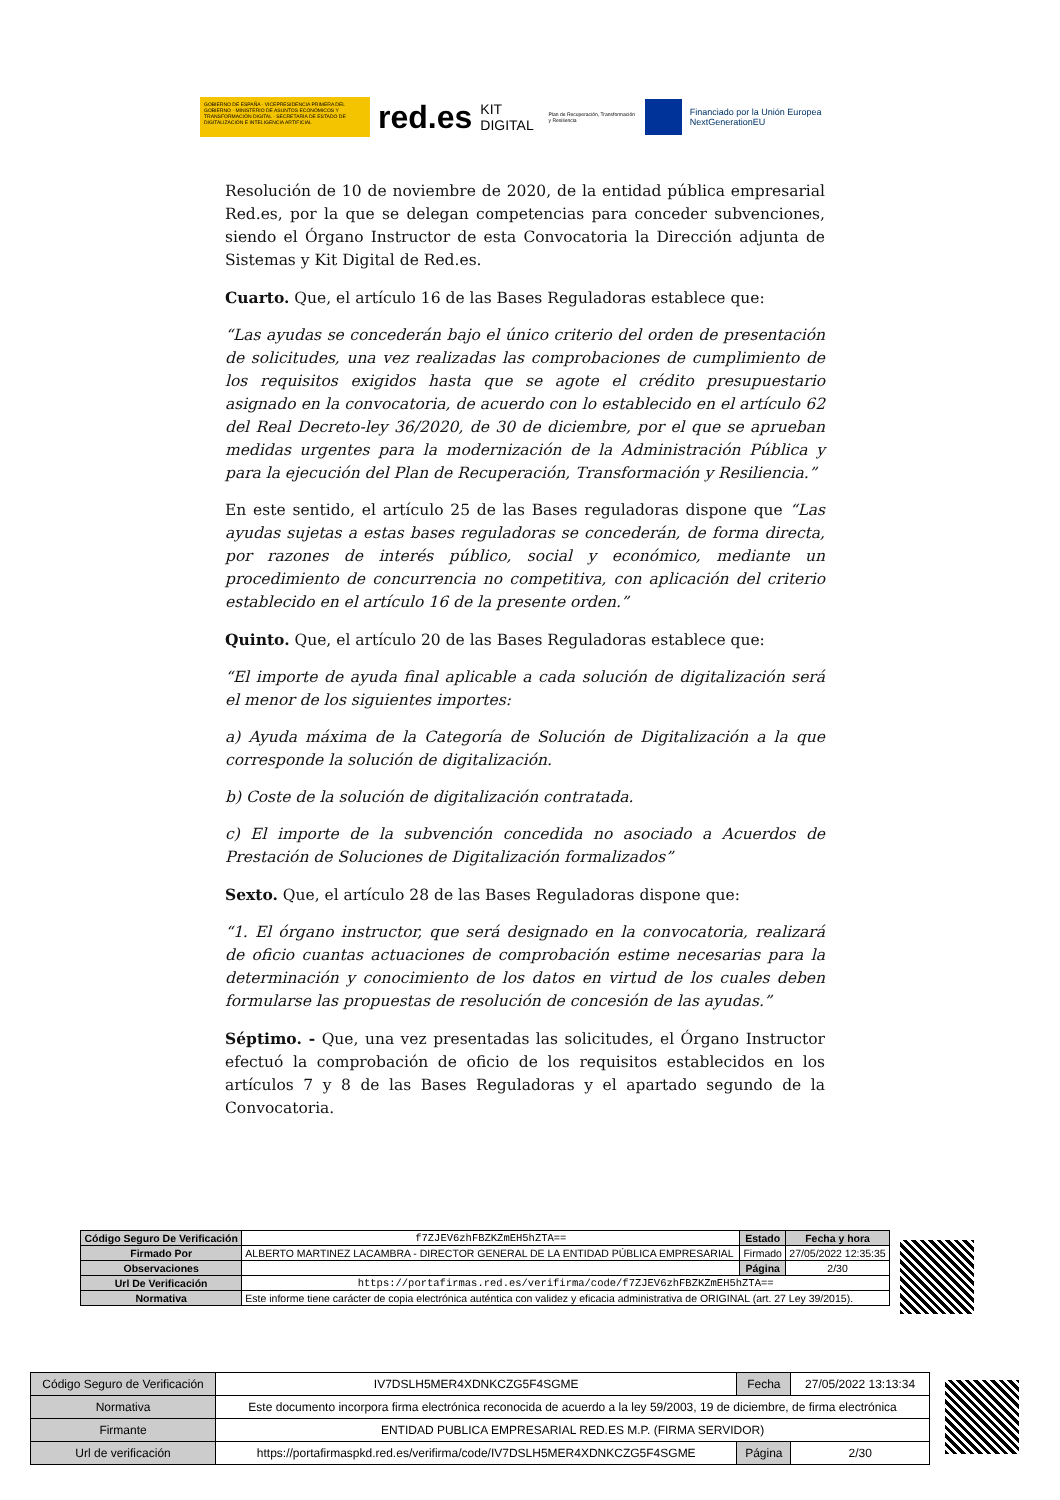GOBIERNO DE ESPAÑA · VICEPRESIDENCIA PRIMERA DEL GOBIERNO · MINISTERIO DE ASUNTOS ECONÓMICOS Y TRANSFORMACIÓN DIGITAL · SECRETARÍA DE ESTADO DE DIGITALIZACIÓN E INTELIGENCIA ARTIFICIAL
red.es KIT DIGITAL Plan de Recuperación, Transformación y Resiliencia
Financiado por la Unión Europea NextGenerationEU
Resolución de 10 de noviembre de 2020, de la entidad pública empresarial Red.es, por la que se delegan competencias para conceder subvenciones, siendo el Órgano Instructor de esta Convocatoria la Dirección adjunta de Sistemas y Kit Digital de Red.es.
Cuarto. Que, el artículo 16 de las Bases Reguladoras establece que:
“Las ayudas se concederán bajo el único criterio del orden de presentación de solicitudes, una vez realizadas las comprobaciones de cumplimiento de los requisitos exigidos hasta que se agote el crédito presupuestario asignado en la convocatoria, de acuerdo con lo establecido en el artículo 62 del Real Decreto-ley 36/2020, de 30 de diciembre, por el que se aprueban medidas urgentes para la modernización de la Administración Pública y para la ejecución del Plan de Recuperación, Transformación y Resiliencia.”
En este sentido, el artículo 25 de las Bases reguladoras dispone que “Las ayudas sujetas a estas bases reguladoras se concederán, de forma directa, por razones de interés público, social y económico, mediante un procedimiento de concurrencia no competitiva, con aplicación del criterio establecido en el artículo 16 de la presente orden.”
Quinto. Que, el artículo 20 de las Bases Reguladoras establece que:
“El importe de ayuda final aplicable a cada solución de digitalización será el menor de los siguientes importes:
a) Ayuda máxima de la Categoría de Solución de Digitalización a la que corresponde la solución de digitalización.
b) Coste de la solución de digitalización contratada.
c) El importe de la subvención concedida no asociado a Acuerdos de Prestación de Soluciones de Digitalización formalizados”
Sexto. Que, el artículo 28 de las Bases Reguladoras dispone que:
“1. El órgano instructor, que será designado en la convocatoria, realizará de oficio cuantas actuaciones de comprobación estime necesarias para la determinación y conocimiento de los datos en virtud de los cuales deben formularse las propuestas de resolución de concesión de las ayudas.”
Séptimo. - Que, una vez presentadas las solicitudes, el Órgano Instructor efectuó la comprobación de oficio de los requisitos establecidos en los artículos 7 y 8 de las Bases Reguladoras y el apartado segundo de la Convocatoria.
| Código Seguro De Verificación | f7ZJEV6zhFBZKZmEH5hZTA== | Estado | Fecha y hora |
| Firmado Por | ALBERTO MARTINEZ LACAMBRA - DIRECTOR GENERAL DE LA ENTIDAD PÚBLICA EMPRESARIAL | Firmado | 27/05/2022 12:35:35 |
| Observaciones | | Página | 2/30 |
| Url De Verificación | https://portafirmas.red.es/verifirma/code/f7ZJEV6zhFBZKZmEH5hZTA== | | |
| Normativa | Este informe tiene carácter de copia electrónica auténtica con validez y eficacia administrativa de ORIGINAL (art. 27 Ley 39/2015). | | |
| Código Seguro de Verificación | IV7DSLH5MER4XDNKCZG5F4SGME | Fecha | 27/05/2022 13:13:34 |
| Normativa | Este documento incorpora firma electrónica reconocida de acuerdo a la ley 59/2003, 19 de diciembre, de firma electrónica | | |
| Firmante | ENTIDAD PUBLICA EMPRESARIAL RED.ES M.P. (FIRMA SERVIDOR) | | |
| Url de verificación | https://portafirmaspkd.red.es/verifirma/code/IV7DSLH5MER4XDNKCZG5F4SGME | Página | 2/30 |